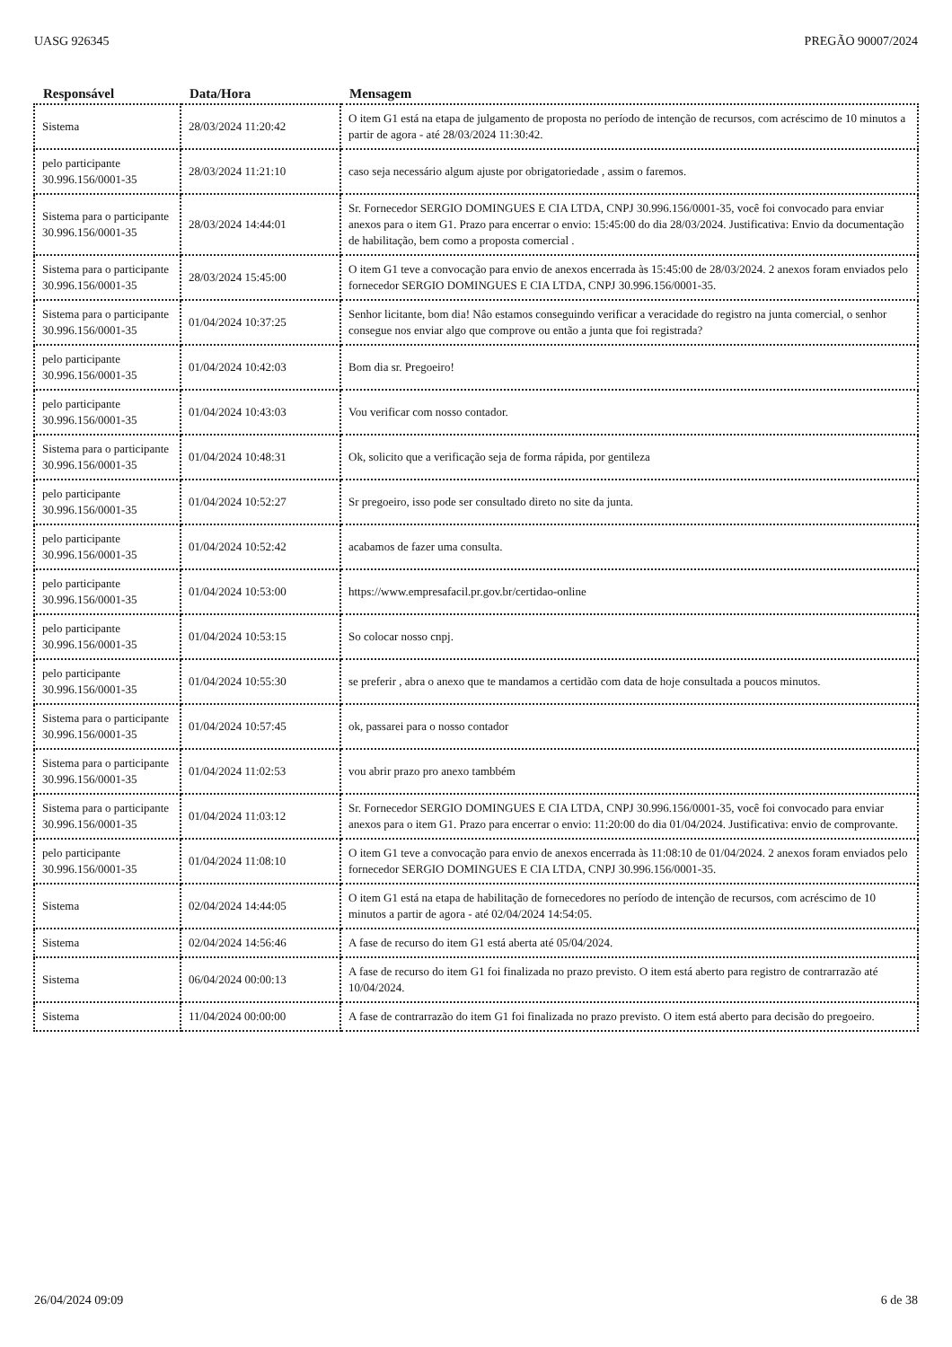UASG 926345 PREGÃO 90007/2024
| Responsável | Data/Hora | Mensagem |
| --- | --- | --- |
| Sistema | 28/03/2024 11:20:42 | O item G1 está na etapa de julgamento de proposta no período de intenção de recursos, com acréscimo de 10 minutos a partir de agora - até 28/03/2024 11:30:42. |
| pelo participante 30.996.156/0001-35 | 28/03/2024 11:21:10 | caso seja necessário algum ajuste por obrigatoriedade , assim o faremos. |
| Sistema para o participante 30.996.156/0001-35 | 28/03/2024 14:44:01 | Sr. Fornecedor SERGIO DOMINGUES E CIA LTDA, CNPJ 30.996.156/0001-35, você foi convocado para enviar anexos para o item G1. Prazo para encerrar o envio: 15:45:00 do dia 28/03/2024. Justificativa: Envio da documentação de habilitação, bem como a proposta comercial . |
| Sistema para o participante 30.996.156/0001-35 | 28/03/2024 15:45:00 | O item G1 teve a convocação para envio de anexos encerrada às 15:45:00 de 28/03/2024. 2 anexos foram enviados pelo fornecedor SERGIO DOMINGUES E CIA LTDA, CNPJ 30.996.156/0001-35. |
| Sistema para o participante 30.996.156/0001-35 | 01/04/2024 10:37:25 | Senhor licitante, bom dia! Nâo estamos conseguindo verificar a veracidade do registro na junta comercial, o senhor consegue nos enviar algo que comprove ou então a junta que foi registrada? |
| pelo participante 30.996.156/0001-35 | 01/04/2024 10:42:03 | Bom dia sr. Pregoeiro! |
| pelo participante 30.996.156/0001-35 | 01/04/2024 10:43:03 | Vou verificar com nosso contador. |
| Sistema para o participante 30.996.156/0001-35 | 01/04/2024 10:48:31 | Ok, solicito que a verificação seja de forma rápida, por gentileza |
| pelo participante 30.996.156/0001-35 | 01/04/2024 10:52:27 | Sr pregoeiro, isso pode ser consultado direto no site da junta. |
| pelo participante 30.996.156/0001-35 | 01/04/2024 10:52:42 | acabamos de fazer uma consulta. |
| pelo participante 30.996.156/0001-35 | 01/04/2024 10:53:00 | https://www.empresafacil.pr.gov.br/certidao-online |
| pelo participante 30.996.156/0001-35 | 01/04/2024 10:53:15 | So colocar nosso cnpj. |
| pelo participante 30.996.156/0001-35 | 01/04/2024 10:55:30 | se preferir , abra o anexo que te mandamos a certidão com data de hoje consultada a poucos minutos. |
| Sistema para o participante 30.996.156/0001-35 | 01/04/2024 10:57:45 | ok, passarei para o nosso contador |
| Sistema para o participante 30.996.156/0001-35 | 01/04/2024 11:02:53 | vou abrir prazo pro anexo tambbém |
| Sistema para o participante 30.996.156/0001-35 | 01/04/2024 11:03:12 | Sr. Fornecedor SERGIO DOMINGUES E CIA LTDA, CNPJ 30.996.156/0001-35, você foi convocado para enviar anexos para o item G1. Prazo para encerrar o envio: 11:20:00 do dia 01/04/2024. Justificativa: envio de comprovante. |
| pelo participante 30.996.156/0001-35 | 01/04/2024 11:08:10 | O item G1 teve a convocação para envio de anexos encerrada às 11:08:10 de 01/04/2024. 2 anexos foram enviados pelo fornecedor SERGIO DOMINGUES E CIA LTDA, CNPJ 30.996.156/0001-35. |
| Sistema | 02/04/2024 14:44:05 | O item G1 está na etapa de habilitação de fornecedores no período de intenção de recursos, com acréscimo de 10 minutos a partir de agora - até 02/04/2024 14:54:05. |
| Sistema | 02/04/2024 14:56:46 | A fase de recurso do item G1 está aberta até 05/04/2024. |
| Sistema | 06/04/2024 00:00:13 | A fase de recurso do item G1 foi finalizada no prazo previsto. O item está aberto para registro de contrarrazão até 10/04/2024. |
| Sistema | 11/04/2024 00:00:00 | A fase de contrarrazão do item G1 foi finalizada no prazo previsto. O item está aberto para decisão do pregoeiro. |
26/04/2024 09:09 6 de 38